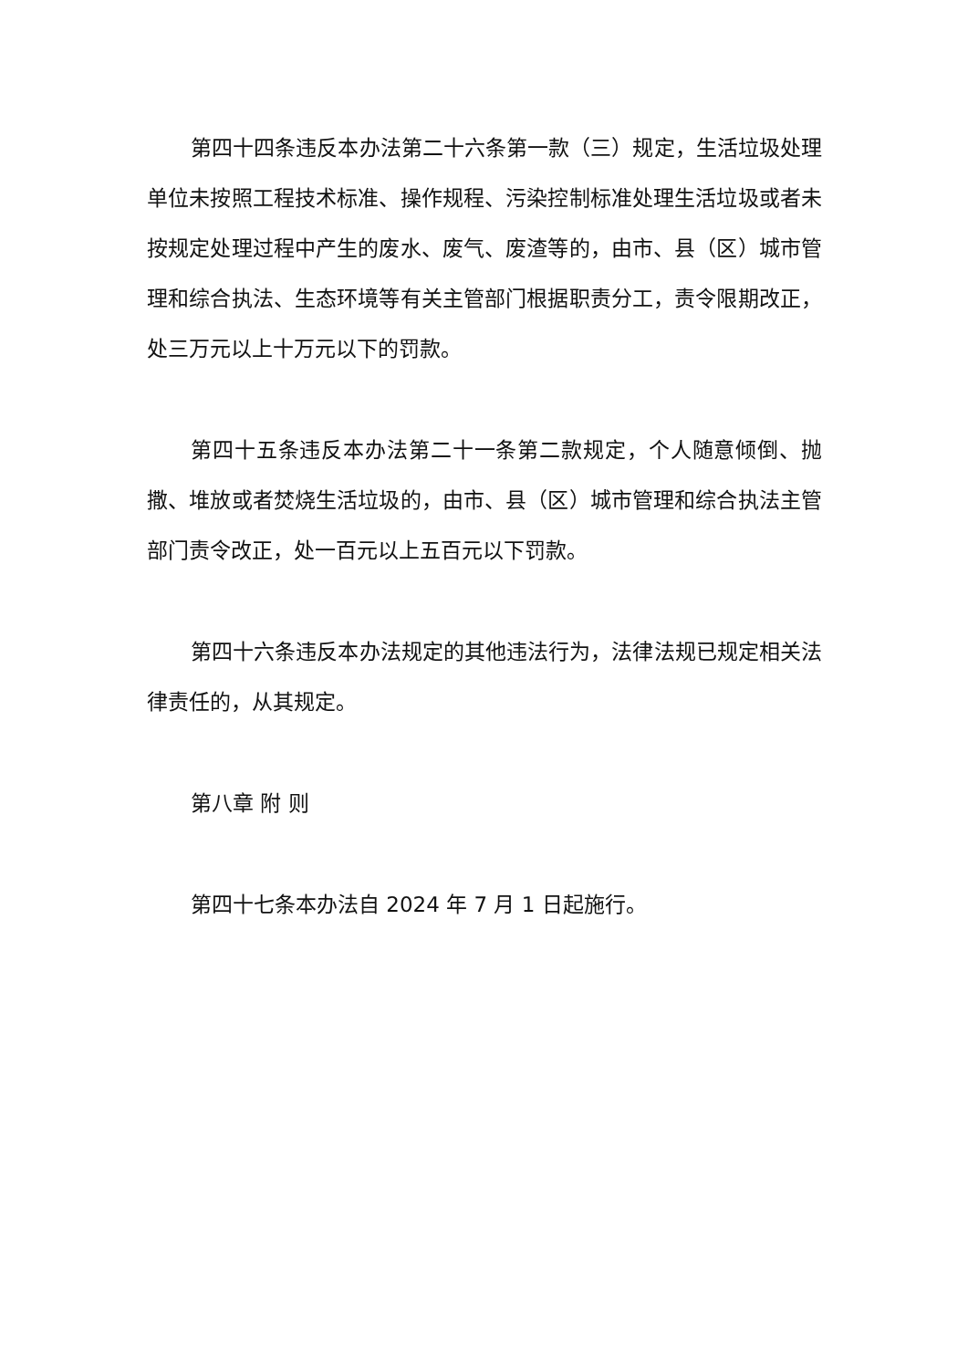第四十四条违反本办法第二十六条第一款（三）规定，生活垃圾处理单位未按照工程技术标准、操作规程、污染控制标准处理生活垃圾或者未按规定处理过程中产生的废水、废气、废渣等的，由市、县（区）城市管理和综合执法、生态环境等有关主管部门根据职责分工，责令限期改正，处三万元以上十万元以下的罚款。
第四十五条违反本办法第二十一条第二款规定，个人随意倾倒、抛撒、堆放或者焚烧生活垃圾的，由市、县（区）城市管理和综合执法主管部门责令改正，处一百元以上五百元以下罚款。
第四十六条违反本办法规定的其他违法行为，法律法规已规定相关法律责任的，从其规定。
第八章 附 则
第四十七条本办法自 2024 年 7 月 1 日起施行。